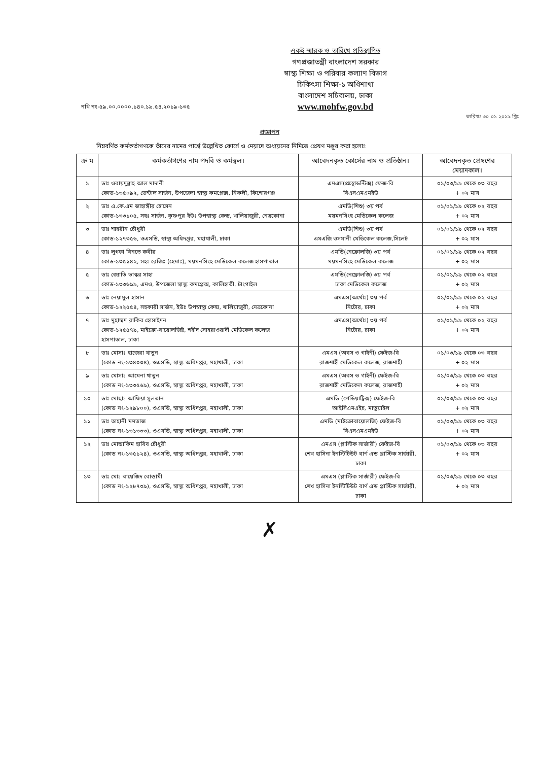একই স্মারক ও তারিখে প্রতিস্থাপিত
গণপ্রজাতন্ত্রী বাংলাদেশ সরকার
স্বাস্থ্য শিক্ষা ও পরিবার কল্যাণ বিভাগ
চিকিৎসা শিক্ষা-১ অধিশাখা
বাংলাদেশ সচিবালয়, ঢাকা
www.mohfw.gov.bd
নথি নং-৫৯.০০.০০০০.১৪০.১৯.৫৪.২০১৯-১৩৫
তারিখঃ ৩০ ০১ ২০১৯ খ্রিঃ
প্রজ্ঞাপন
নিম্নবর্ণিত কর্মকর্তাগণকে তাঁদের নামের পার্শ্বে উল্লেখিত কোর্সে ও মেয়াদে অধ্যয়নের নিমিত্তে প্রেষণ মঞ্জুর করা হলোঃ
| ক্র ম | কর্মকর্তাগণের নাম পদবি ও কর্মস্থল। | আবেদনকৃত কোর্সের নাম ও প্রতিষ্ঠান। | আবেদনকৃত প্রেষণের মেয়াদকাল। |
| --- | --- | --- | --- |
| ১ | ডাঃ ওবায়দুল্লাহ আল মাদানী কোড-১৩৫০৯২, ডেন্টাল সার্জন, উপজেলা স্বাস্থ্য কমপ্লেক্স, নিকলী, কিশোরগঞ্জ | এমএস(প্রস্থোডন্টিক্স) ফেজ-বি বিএসএমএমইউ | ০১/০৩/১৯ থেকে ০৩ বছর + ০২ মাস |
| ২ | ডাঃ এ.কে.এম জাহাঙ্গীর হোসেন কোড-১৩৩১০৫, সহঃ সার্জন, কৃষ্ণপুর ইউঃ উপস্বাস্থ্য কেন্দ্র, খালিয়াজুরী, নেত্রকোনা | এমডি(শিশু) ৩য় পর্ব ময়মনসিংহ মেডিকেল কলেজ | ০১/০১/১৯ থেকে ০২ বছর + ০২ মাস |
| ৩ | ডাঃ শাহরীন চৌধুরী কোড-১২৭৩৫৬, ওএসডি, স্বাস্থ্য অধিদপ্তর, মহাখালী, ঢাকা | এমডি(শিশু) ৩য় পর্ব এমএজি ওসমানী মেডিকেল কলেজ,সিলেট | ০১/০১/১৯ থেকে ০২ বছর + ০২ মাস |
| ৪ | ডাঃ লুৎফা বিনতে কবীর কোড-১৩৫১৪২, সহঃ রেজিঃ (হেমাঃ), ময়মনসিংহ মেডিকেল কলেজ হাসপাতাল | এমডি(নেফ্রোলজি) ৩য় পর্ব ময়মনসিংহ মেডিকেল কলেজ | ০১/০১/১৯ থেকে ০২ বছর + ০২ মাস |
| ৫ | ডাঃ জ্যোতি ভাস্কর সাহা কোড-১৩৩৬৯৯, এমও, উপজেলা স্বাস্থ্য কমপ্লেক্স, কালিহাতী, টাংগাইল | এমডি(নেফ্রোলজি) ৩য় পর্ব ঢাকা মেডিকেল কলেজ | ০১/০১/১৯ থেকে ০২ বছর + ০২ মাস |
| ৬ | ডাঃ নেয়ামুল হাসান কোড-১২২৫৫৪, সহকারী সার্জন, ইউঃ উপস্বাস্থ্য কেন্দ্র, খালিয়াজুরী, নেত্রকোনা | এমএস(অর্থোঃ) ৩য় পর্ব নিটোর, ঢাকা | ০১/০১/১৯ থেকে ০২ বছর + ০২ মাস |
| ৭ | ডাঃ মুহাম্মদ রাকিব হোসাইদন কোড-১২৫৫৭৯, মাইক্রো-বায়োলজিষ্ট, শহীদ সোহরাওয়ার্দী মেডিকেল কলেজ হাসপাতাল, ঢাকা | এমএস(অর্থোঃ) ৩য় পর্ব নিটোর, ঢাকা | ০১/০১/১৯ থেকে ০২ বছর + ০২ মাস |
| ৮ | ডাঃ মোসাঃ হাজেরা খাতুন (কোড নং-১৩৪০৩৪), ওএসডি, স্বাস্থ্য অধিদপ্তর, মহাখালী, ঢাকা | এমএস (অবস ও গাইনী) ফেইজ-বি রাজশাহী মেডিকেল কলেজ, রাজশাহী | ০১/০৩/১৯ থেকে ০৩ বছর + ০২ মাস |
| ৯ | ডাঃ মোসাঃ আমেনা খাতুন (কোড নং-১৩৩৫৬৯), ওএসডি, স্বাস্থ্য অধিদপ্তর, মহাখালী, ঢাকা | এমএস (অবস ও গাইনী) ফেইজ-বি রাজশাহী মেডিকেল কলেজ, রাজশাহী | ০১/০৩/১৯ থেকে ০৩ বছর + ০২ মাস |
| ১০ | ডাঃ মোছাঃ আফিয়া সুলতান (কোড নং-১২৯৮০০), ওএসডি, স্বাস্থ্য অধিদপ্তর, মহাখালী, ঢাকা | এমডি (পেডিয়াট্রিক্স) ফেইজ-বি আইসিএমএইচ, মাতুয়াইল | ০১/০৩/১৯ থেকে ০৩ বছর + ০২ মাস |
| ১১ | ডাঃ তাহানী মমতাজ (কোড নং-১৩১৩৩৩), ওএসডি, স্বাস্থ্য অধিদপ্তর, মহাখালী, ঢাকা | এমডি (মাইক্রোবায়োলজি) ফেইজ-বি বিএসএমএমইউ | ০১/০৩/১৯ থেকে ০৩ বছর + ০২ মাস |
| ১২ | ডাঃ মোস্তাকিম হাবিব চৌধুরী (কোড নং-১৩৫১২৪), ওএসডি, স্বাস্থ্য অধিদপ্তর, মহাখালী, ঢাকা | এমএস (প্লাস্টিক সার্জারী) ফেইজ-বি শেখ হাসিনা ইনস্টিটিউট বার্ণ এন্ড প্লাস্টিক সার্জারী, ঢাকা | ০১/০৩/১৯ থেকে ০৩ বছর + ০২ মাস |
| ১৩ | ডাঃ মোঃ বায়েজিদ বোস্তামী (কোড নং-১২৮৭৩৯), ওএসডি, স্বাস্থ্য অধিদপ্তর, মহাখালী, ঢাকা | এমএস (প্লাস্টিক সার্জারী) ফেইজ-বি শেখ হাসিনা ইনস্টিটিউট বার্ণ এন্ড প্লাস্টিক সার্জারী, ঢাকা | ০১/০৩/১৯ থেকে ০৩ বছর + ০২ মাস |
✗